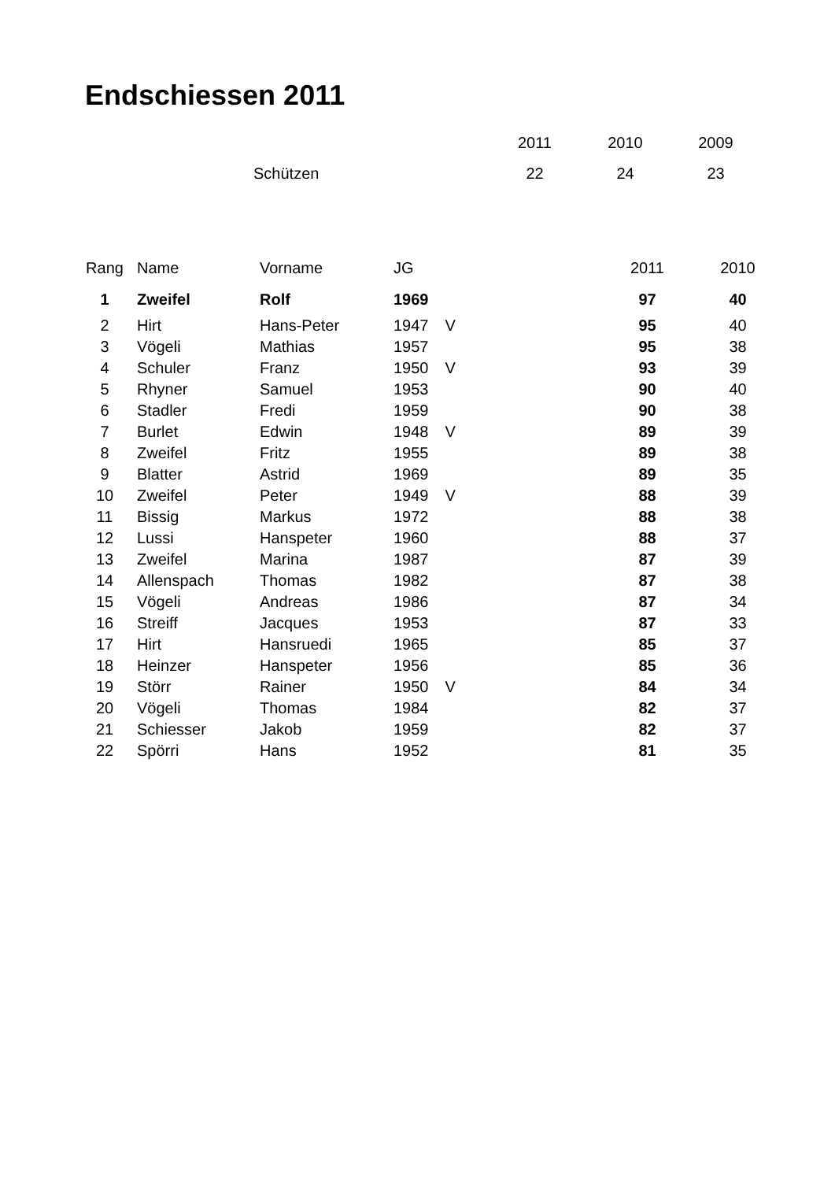Endschiessen 2011
| | | 2011 | 2010 | 2009 |
| | Schützen | 22 | 24 | 23 |
| Rang | Name | Vorname | JG | | 2011 | 2010 |
| --- | --- | --- | --- | --- | --- | --- |
| 1 | Zweifel | Rolf | 1969 | | 97 | 40 |
| 2 | Hirt | Hans-Peter | 1947 | V | 95 | 40 |
| 3 | Vögeli | Mathias | 1957 | | 95 | 38 |
| 4 | Schuler | Franz | 1950 | V | 93 | 39 |
| 5 | Rhyner | Samuel | 1953 | | 90 | 40 |
| 6 | Stadler | Fredi | 1959 | | 90 | 38 |
| 7 | Burlet | Edwin | 1948 | V | 89 | 39 |
| 8 | Zweifel | Fritz | 1955 | | 89 | 38 |
| 9 | Blatter | Astrid | 1969 | | 89 | 35 |
| 10 | Zweifel | Peter | 1949 | V | 88 | 39 |
| 11 | Bissig | Markus | 1972 | | 88 | 38 |
| 12 | Lussi | Hanspeter | 1960 | | 88 | 37 |
| 13 | Zweifel | Marina | 1987 | | 87 | 39 |
| 14 | Allenspach | Thomas | 1982 | | 87 | 38 |
| 15 | Vögeli | Andreas | 1986 | | 87 | 34 |
| 16 | Streiff | Jacques | 1953 | | 87 | 33 |
| 17 | Hirt | Hansruedi | 1965 | | 85 | 37 |
| 18 | Heinzer | Hanspeter | 1956 | | 85 | 36 |
| 19 | Störr | Rainer | 1950 | V | 84 | 34 |
| 20 | Vögeli | Thomas | 1984 | | 82 | 37 |
| 21 | Schiesser | Jakob | 1959 | | 82 | 37 |
| 22 | Spörri | Hans | 1952 | | 81 | 35 |